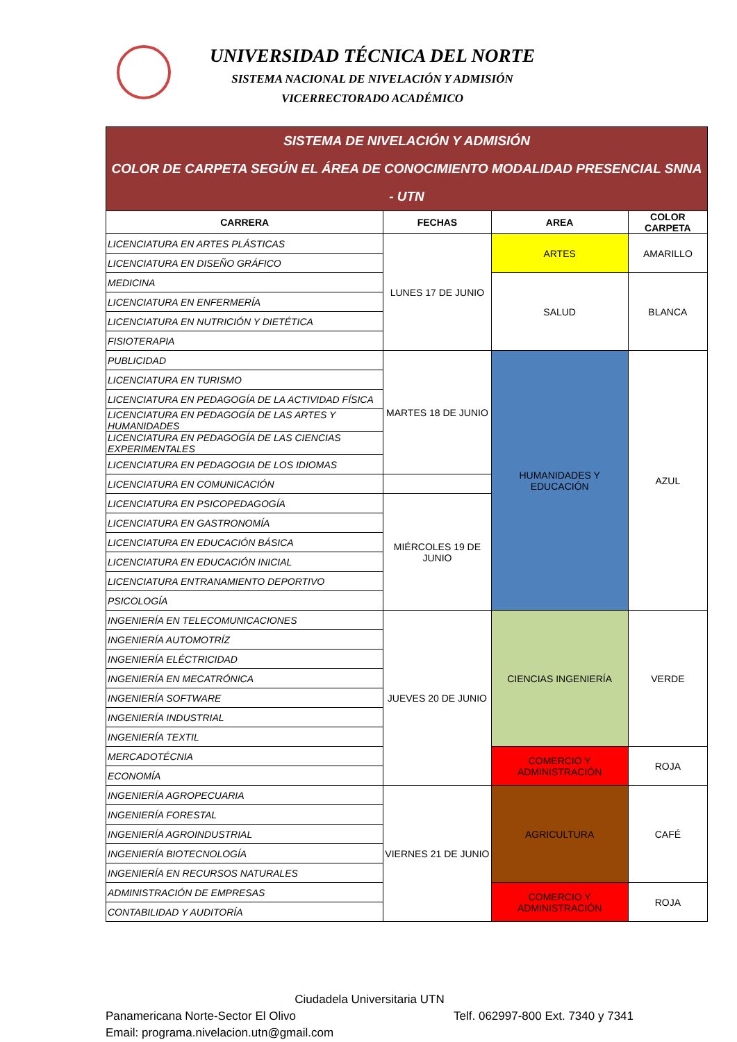UNIVERSIDAD TÉCNICA DEL NORTE
SISTEMA NACIONAL DE NIVELACIÓN Y ADMISIÓN
VICERRECTORADO ACADÉMICO
| SISTEMA DE NIVELACIÓN Y ADMISIÓN COLOR DE CARPETA SEGÚN EL ÁREA DE CONOCIMIENTO MODALIDAD PRESENCIAL SNNA - UTN | | | |
| CARRERA | FECHAS | AREA | COLOR CARPETA |
| LICENCIATURA EN ARTES PLÁSTICAS | LUNES 17 DE JUNIO | ARTES | AMARILLO |
| LICENCIATURA EN DISEÑO GRÁFICO | | | |
| MEDICINA | | SALUD | BLANCA |
| LICENCIATURA EN ENFERMERÍA | | | |
| LICENCIATURA EN NUTRICIÓN Y DIETÉTICA | | | |
| FISIOTERAPIA | | | |
| PUBLICIDAD | MARTES 18 DE JUNIO | HUMANIDADES Y EDUCACIÓN | AZUL |
| LICENCIATURA EN TURISMO | | | |
| LICENCIATURA EN PEDAGOGÍA DE LA ACTIVIDAD FÍSICA | | | |
| LICENCIATURA EN PEDAGOGÍA DE LAS ARTES Y HUMANIDADES | | | |
| LICENCIATURA EN PEDAGOGÍA DE LAS CIENCIAS EXPERIMENTALES | | | |
| LICENCIATURA EN PEDAGOGIA DE LOS IDIOMAS | | | |
| LICENCIATURA EN COMUNICACIÓN | | | |
| LICENCIATURA EN PSICOPEDAGOGÍA | MIÉRCOLES 19 DE JUNIO | | |
| LICENCIATURA EN GASTRONOMÍA | | | |
| LICENCIATURA EN EDUCACIÓN BÁSICA | | | |
| LICENCIATURA EN EDUCACIÓN INICIAL | | | |
| LICENCIATURA ENTRANAMIENTO DEPORTIVO | | | |
| PSICOLOGÍA | | | |
| INGENIERÍA EN TELECOMUNICACIONES | JUEVES 20 DE JUNIO | CIENCIAS INGENIERÍA | VERDE |
| INGENIERÍA AUTOMOTRÍZ | | | |
| INGENIERÍA ELÉCTRICIDAD | | | |
| INGENIERÍA EN MECATRÓNICA | | | |
| INGENIERÍA SOFTWARE | | | |
| INGENIERÍA INDUSTRIAL | | | |
| INGENIERÍA TEXTIL | | | |
| MERCADOTÉCNIA | | COMERCIO Y ADMINISTRACIÓN | ROJA |
| ECONOMÍA | | | |
| INGENIERÍA AGROPECUARIA | VIERNES 21 DE JUNIO | AGRICULTURA | CAFÉ |
| INGENIERÍA FORESTAL | | | |
| INGENIERÍA AGROINDUSTRIAL | | | |
| INGENIERÍA BIOTECNOLOGÍA | | | |
| INGENIERÍA EN RECURSOS NATURALES | | | |
| ADMINISTRACIÓN DE EMPRESAS | | COMERCIO Y ADMINISTRACIÓN | ROJA |
| CONTABILIDAD Y AUDITORÍA | | | |
Ciudadela Universitaria UTN
Panamericana Norte-Sector El Olivo Telf. 062997-800 Ext. 7340 y 7341
Email: programa.nivelacion.utn@gmail.com